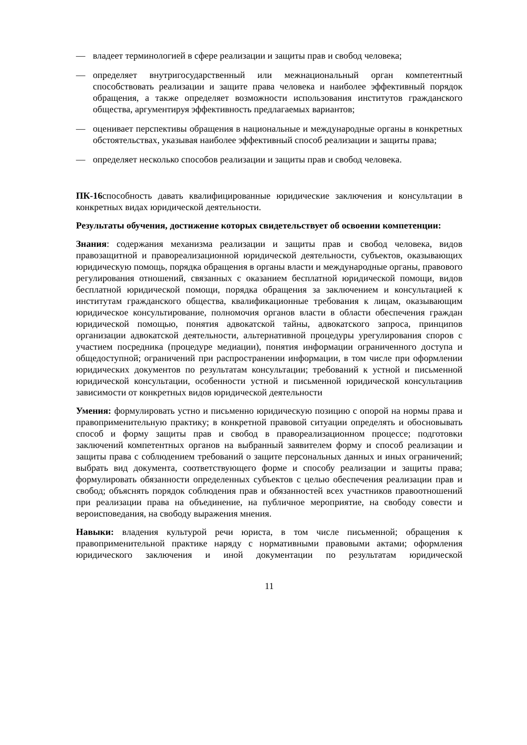— владеет терминологией в сфере реализации и защиты прав и свобод человека;
— определяет внутригосударственный или межнациональный орган компетентный способствовать реализации и защите права человека и наиболее эффективный порядок обращения, а также определяет возможности использования институтов гражданского общества, аргументируя эффективность предлагаемых вариантов;
— оценивает перспективы обращения в национальные и международные органы в конкретных обстоятельствах, указывая наиболее эффективный способ реализации и защиты права;
— определяет несколько способов реализации и защиты прав и свобод человека.
ПК-16способность давать квалифицированные юридические заключения и консультации в конкретных видах юридической деятельности.
Результаты обучения, достижение которых свидетельствует об освоении компетенции:
Знания: содержания механизма реализации и защиты прав и свобод человека, видов правозащитной и правореализационной юридической деятельности, субъектов, оказывающих юридическую помощь, порядка обращения в органы власти и международные органы, правового регулирования отношений, связанных с оказанием бесплатной юридической помощи, видов бесплатной юридической помощи, порядка обращения за заключением и консультацией к институтам гражданского общества, квалификационные требования к лицам, оказывающим юридическое консультирование, полномочия органов власти в области обеспечения граждан юридической помощью, понятия адвокатской тайны, адвокатского запроса, принципов организации адвокатской деятельности, альтернативной процедуры урегулирования споров с участием посредника (процедуре медиации), понятия информации ограниченного доступа и общедоступной; ограничений при распространении информации, в том числе при оформлении юридических документов по результатам консультации; требований к устной и письменной юридической консультации, особенности устной и письменной юридической консультациив зависимости от конкретных видов юридической деятельности
Умения: формулировать устно и письменно юридическую позицию с опорой на нормы права и правоприменительную практику; в конкретной правовой ситуации определять и обосновывать способ и форму защиты прав и свобод в правореализационном процессе; подготовки заключений компетентных органов на выбранный заявителем форму и способ реализации и защиты права с соблюдением требований о защите персональных данных и иных ограничений; выбрать вид документа, соответствующего форме и способу реализации и защиты права; формулировать обязанности определенных субъектов с целью обеспечения реализации прав и свобод; объяснять порядок соблюдения прав и обязанностей всех участников правоотношений при реализации права на объединение, на публичное мероприятие, на свободу совести и вероисповедания, на свободу выражения мнения.
Навыки: владения культурой речи юриста, в том числе письменной; обращения к правоприменительной практике наряду с нормативными правовыми актами; оформления юридического заключения и иной документации по результатам юридической
11